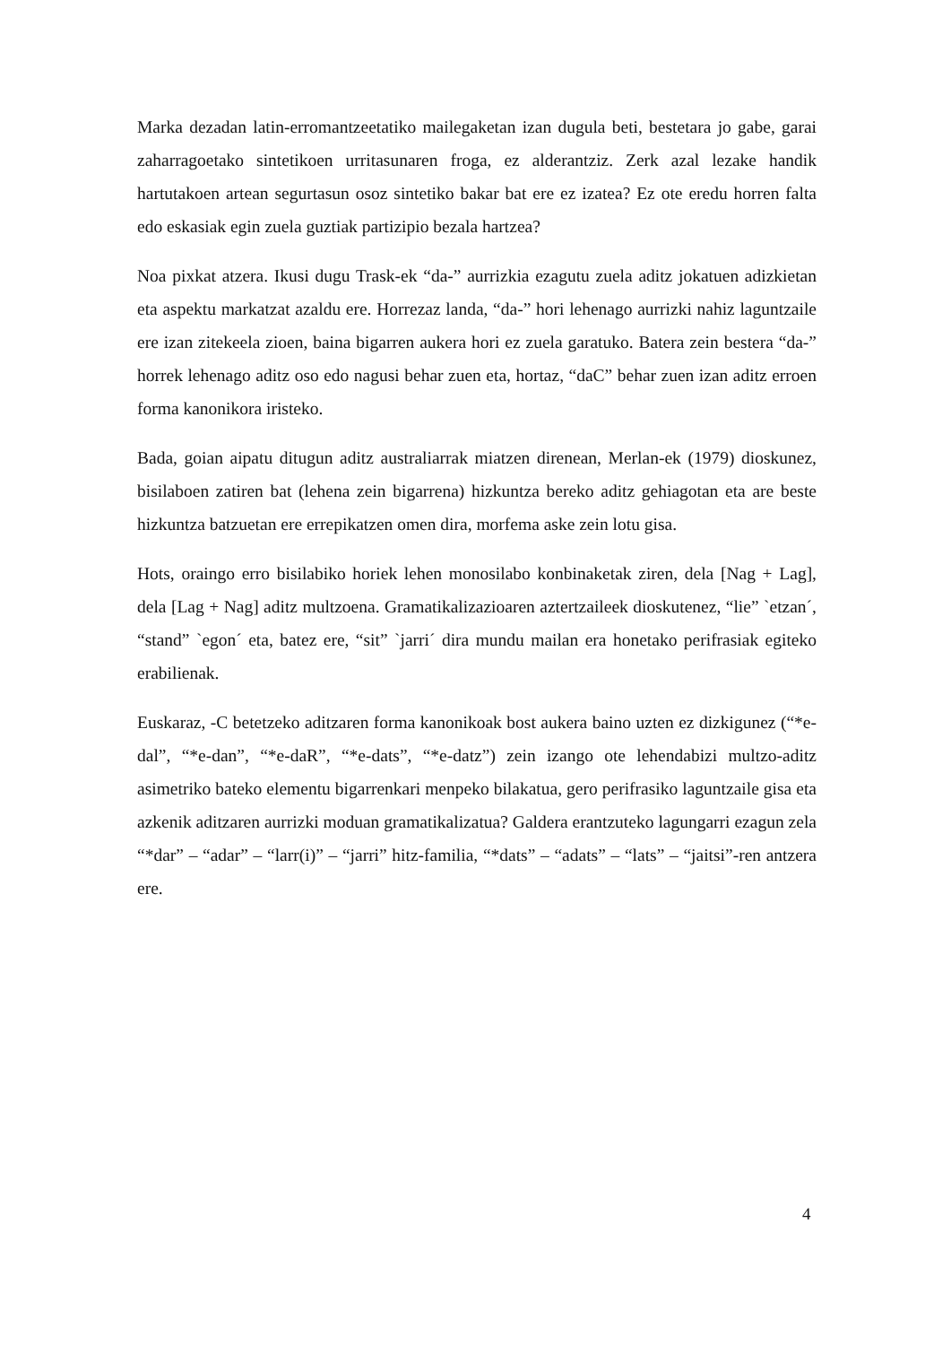Marka dezadan latin-erromantzeetatiko mailegaketan izan dugula beti, bestetara jo gabe, garai zaharragoetako sintetikoen urritasunaren froga, ez alderantziz. Zerk azal lezake handik hartutakoen artean segurtasun osoz sintetiko bakar bat ere ez izatea? Ez ote eredu horren falta edo eskasiak egin zuela guztiak partizipio bezala hartzea?
Noa pixkat atzera. Ikusi dugu Trask-ek “da-” aurrizkia ezagutu zuela aditz jokatuen adizkietan eta aspektu markatzat azaldu ere. Horrezaz landa, “da-” hori lehenago aurrizki nahiz laguntzaile ere izan zitekeela zioen, baina bigarren aukera hori ez zuela garatuko. Batera zein bestera “da-” horrek lehenago aditz oso edo nagusi behar zuen eta, hortaz, “daC” behar zuen izan aditz erroen forma kanonikora iristeko.
Bada, goian aipatu ditugun aditz australiarrak miatzen direnean, Merlan-ek (1979) dioskunez, bisilaboen zatiren bat (lehena zein bigarrena) hizkuntza bereko aditz gehiagotan eta are beste hizkuntza batzuetan ere errepikatzen omen dira, morfema aske zein lotu gisa.
Hots, oraingo erro bisilabiko horiek lehen monosilabo konbinaketak ziren, dela [Nag + Lag], dela [Lag + Nag] aditz multzoena. Gramatikalizazioaren aztertzaileek dioskutenez, “lie” `etzan´, “stand” `egon´ eta, batez ere, “sit” `jarri´ dira mundu mailan era honetako perifrasiak egiteko erabilienak.
Euskaraz, -C betetzeko aditzaren forma kanonikoak bost aukera baino uzten ez dizkigunez (“*e-dal”, “*e-dan”, “*e-daR”, “*e-dats”, “*e-datz”) zein izango ote lehendabizi multzo-aditz asimetriko bateko elementu bigarrenkari menpeko bilakatua, gero perifrasiko laguntzaile gisa eta azkenik aditzaren aurrizki moduan gramatikalizatua? Galdera erantzuteko lagungarri ezagun zela “*dar” – “adar” – “larr(i)” – “jarri” hitz-familia, “*dats” – “adats” – “lats” – “jaitsi”-ren antzera ere.
4